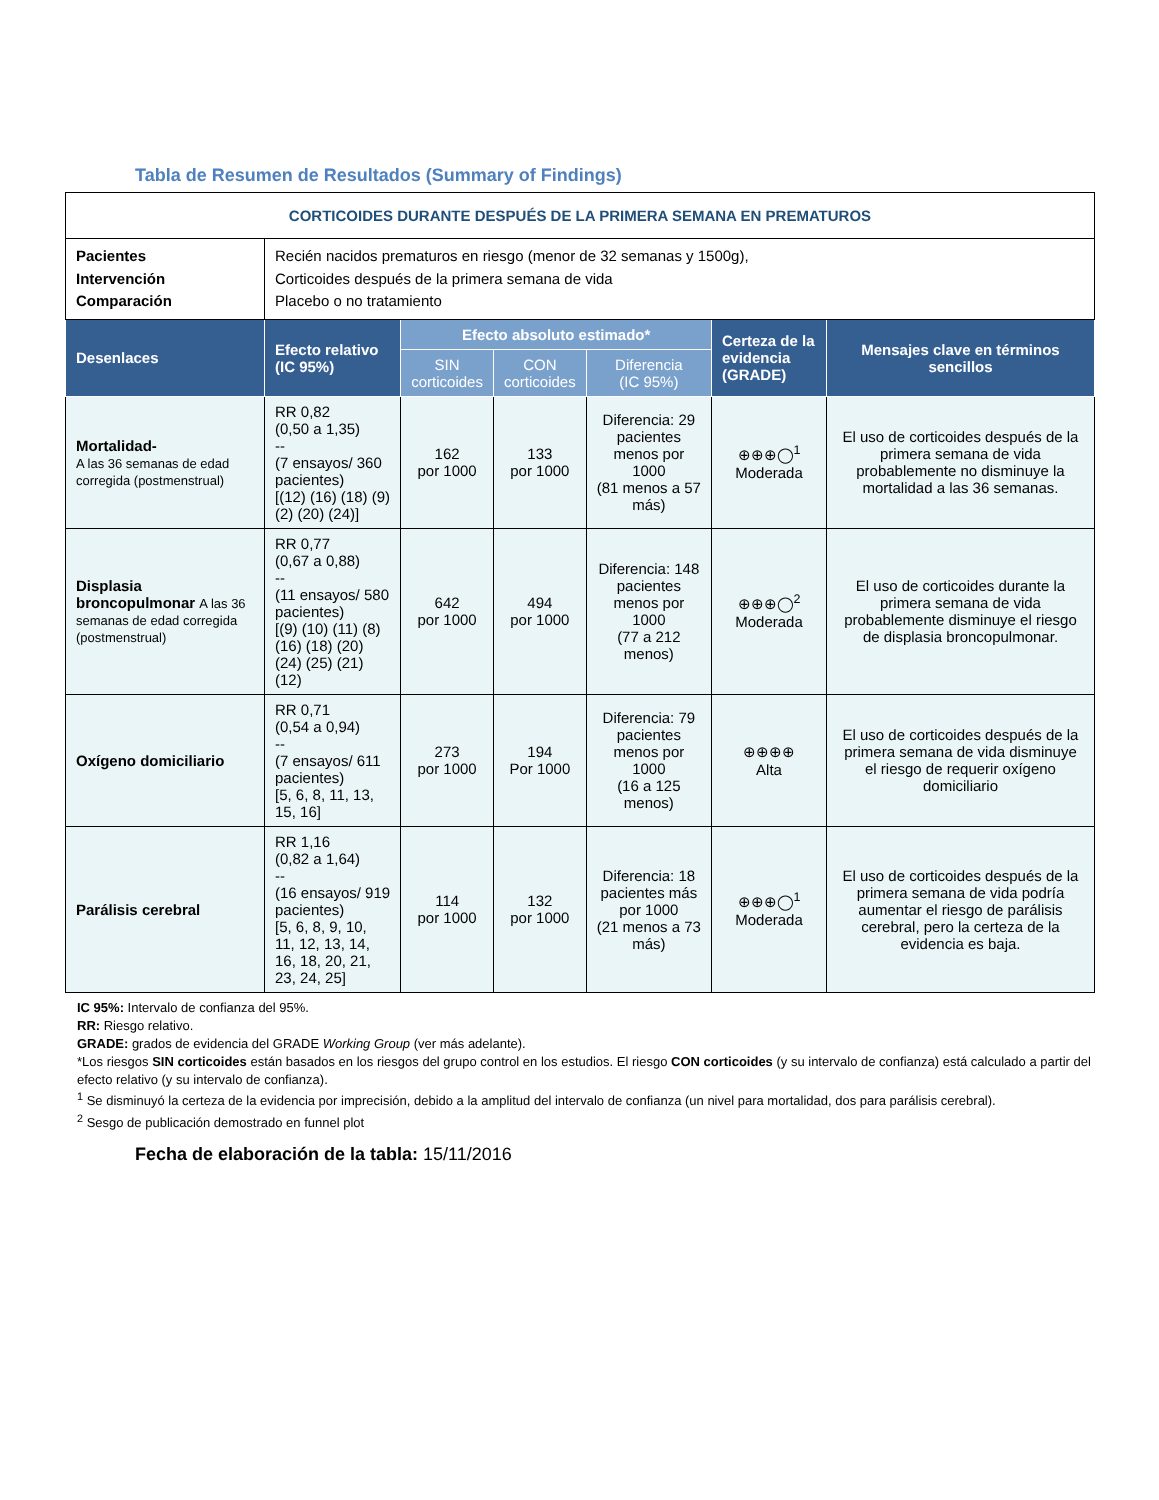Tabla de Resumen de Resultados (Summary of Findings)
| CORTICOIDES DURANTE DESPUÉS DE LA PRIMERA SEMANA EN PREMATUROS | | | | | | |
| Pacientes Intervención Comparación | Recién nacidos prematuros en riesgo (menor de 32 semanas y 1500g), Corticoides después de la primera semana de vida Placebo o no tratamiento | | | | | |
| Desenlaces | Efecto relativo (IC 95%) | Efecto absoluto estimado* | | | Certeza de la evidencia (GRADE) | Mensajes clave en términos sencillos |
| | | SIN corticoides | CON corticoides | Diferencia (IC 95%) | | |
| Mortalidad- A las 36 semanas de edad corregida (postmenstrual) | RR 0,82 (0,50 a 1,35) -- (7 ensayos/ 360 pacientes) [(12) (16) (18) (9) (2) (20) (24)] | 162 por 1000 | 133 por 1000 | Diferencia: 29 pacientes menos por 1000 (81 menos a 57 más) | ⊕⊕⊕◯<sup>1</sup> Moderada | El uso de corticoides después de la primera semana de vida probablemente no disminuye la mortalidad a las 36 semanas. |
| Displasia broncopulmonar A las 36 semanas de edad corregida (postmenstrual) | RR 0,77 (0,67 a 0,88) -- (11 ensayos/ 580 pacientes) [(9) (10) (11) (8) (16) (18) (20) (24) (25) (21) (12) | 642 por 1000 | 494 por 1000 | Diferencia: 148 pacientes menos por 1000 (77 a 212 menos) | ⊕⊕⊕◯<sup>2</sup> Moderada | El uso de corticoides durante la primera semana de vida probablemente disminuye el riesgo de displasia broncopulmonar. |
| Oxígeno domiciliario | RR 0,71 (0,54 a 0,94) -- (7 ensayos/ 611 pacientes) [5, 6, 8, 11, 13, 15, 16] | 273 por 1000 | 194 Por 1000 | Diferencia: 79 pacientes menos por 1000 (16 a 125 menos) | ⊕⊕⊕⊕ Alta | El uso de corticoides después de la primera semana de vida disminuye el riesgo de requerir oxígeno domiciliario |
| Parálisis cerebral | RR 1,16 (0,82 a 1,64) -- (16 ensayos/ 919 pacientes) [5, 6, 8, 9, 10, 11, 12, 13, 14, 16, 18, 20, 21, 23, 24, 25] | 114 por 1000 | 132 por 1000 | Diferencia: 18 pacientes más por 1000 (21 menos a 73 más) | ⊕⊕⊕◯<sup>1</sup> Moderada | El uso de corticoides después de la primera semana de vida podría aumentar el riesgo de parálisis cerebral, pero la certeza de la evidencia es baja. |
IC 95%: Intervalo de confianza del 95%.
RR: Riesgo relativo.
GRADE: grados de evidencia del GRADE Working Group (ver más adelante).
*Los riesgos SIN corticoides están basados en los riesgos del grupo control en los estudios. El riesgo CON corticoides (y su intervalo de confianza) está calculado a partir del efecto relativo (y su intervalo de confianza).
<sup>1</sup> Se disminuyó la certeza de la evidencia por imprecisión, debido a la amplitud del intervalo de confianza (un nivel para mortalidad, dos para parálisis cerebral).
<sup>2</sup> Sesgo de publicación demostrado en funnel plot
Fecha de elaboración de la tabla: 15/11/2016